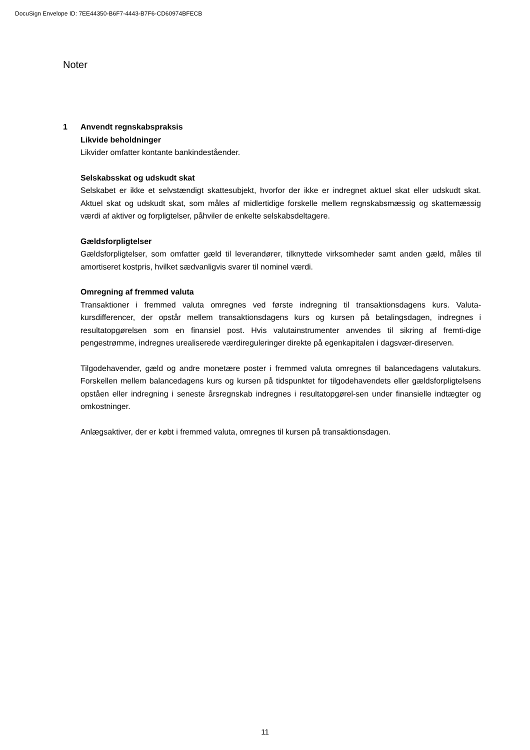DocuSign Envelope ID: 7EE44350-B6F7-4443-B7F6-CD60974BFECB
Noter
1 Anvendt regnskabspraksis
Likvide beholdninger
Likvider omfatter kontante bankindeståender.
Selskabsskat og udskudt skat
Selskabet er ikke et selvstændigt skattesubjekt, hvorfor der ikke er indregnet aktuel skat eller udskudt skat. Aktuel skat og udskudt skat, som måles af midlertidige forskelle mellem regnskabsmæssig og skattemæssig værdi af aktiver og forpligtelser, påhviler de enkelte selskabsdeltagere.
Gældsforpligtelser
Gældsforpligtelser, som omfatter gæld til leverandører, tilknyttede virksomheder samt anden gæld, måles til amortiseret kostpris, hvilket sædvanligvis svarer til nominel værdi.
Omregning af fremmed valuta
Transaktioner i fremmed valuta omregnes ved første indregning til transaktionsdagens kurs. Valuta-kursdifferencer, der opstår mellem transaktionsdagens kurs og kursen på betalingsdagen, indregnes i resultatopgørelsen som en finansiel post. Hvis valutainstrumenter anvendes til sikring af fremti-dige pengestrømme, indregnes urealiserede værdireguleringer direkte på egenkapitalen i dagsvær-direserven.
Tilgodehavender, gæld og andre monetære poster i fremmed valuta omregnes til balancedagens valutakurs. Forskellen mellem balancedagens kurs og kursen på tidspunktet for tilgodehavendets eller gældsforpligtelsens opståen eller indregning i seneste årsregnskab indregnes i resultatopgørel-sen under finansielle indtægter og omkostninger.
Anlægsaktiver, der er købt i fremmed valuta, omregnes til kursen på transaktionsdagen.
11